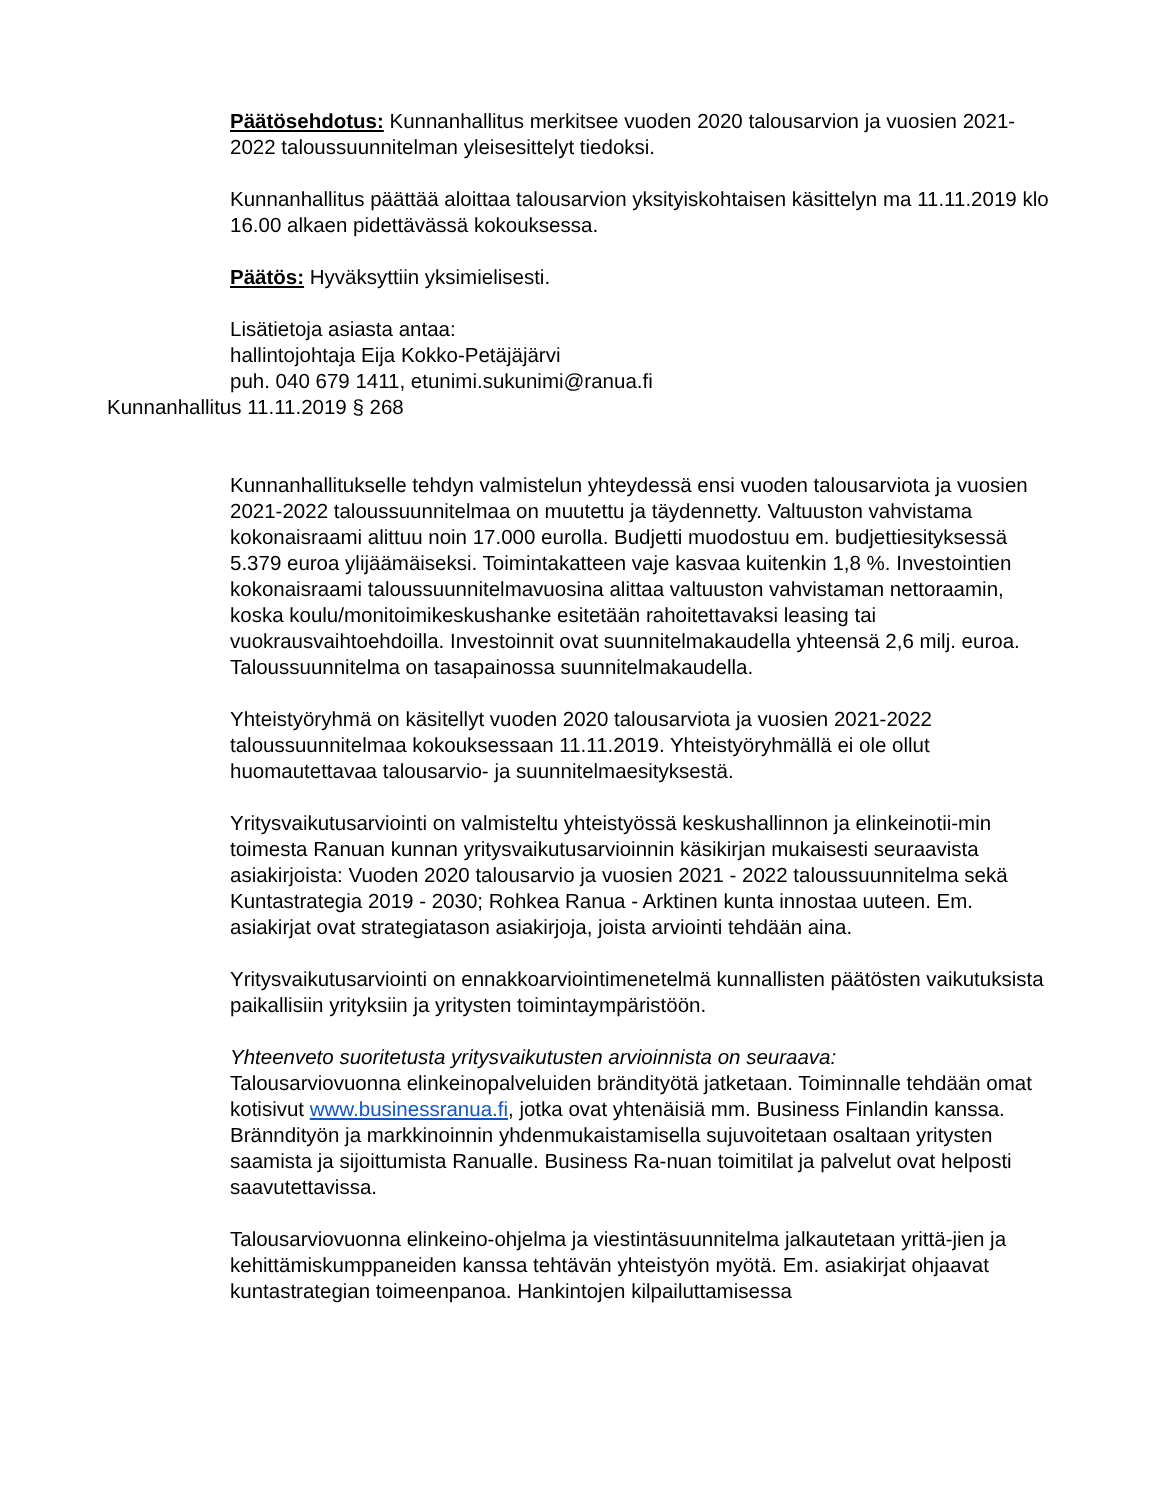Päätösehdotus: Kunnanhallitus merkitsee vuoden 2020 talousarvion ja vuosien 2021-2022 taloussuunnitelman yleisesittelyt tiedoksi.
Kunnanhallitus päättää aloittaa talousarvion yksityiskohtaisen käsittelyn ma 11.11.2019 klo 16.00 alkaen pidettävässä kokouksessa.
Päätös: Hyväksyttiin yksimielisesti.
Lisätietoja asiasta antaa:
hallintojohtaja Eija Kokko-Petäjäjärvi
puh. 040 679 1411, etunimi.sukunimi@ranua.fi
Kunnanhallitus 11.11.2019 § 268
Kunnanhallitukselle tehdyn valmistelun yhteydessä ensi vuoden talousarviota ja vuosien 2021-2022 taloussuunnitelmaa on muutettu ja täydennetty. Valtuuston vahvistama kokonaisraami alittuu noin 17.000 eurolla. Budjetti muodostuu em. budjettiesityksessä 5.379 euroa ylijäämäiseksi. Toimintakatteen vaje kasvaa kuitenkin 1,8 %. Investointien kokonaisraami taloussuunnitelmavuosina alittaa valtuuston vahvistaman nettoraamin, koska koulu/monitoimikeskushanke esitetään rahoitettavaksi leasing tai vuokrausvaihtoehdoilla. Investoinnit ovat suunnitelmakaudella yhteensä 2,6 milj. euroa. Taloussuunnitelma on tasapainossa suunnitelmakaudella.
Yhteistyöryhmä on käsitellyt vuoden 2020 talousarviota ja vuosien 2021-2022 taloussuunnitelmaa kokouksessaan 11.11.2019. Yhteistyöryhmällä ei ole ollut huomautettavaa talousarvio- ja suunnitelmaesityksestä.
Yritysvaikutusarviointi on valmisteltu yhteistyössä keskushallinnon ja elinkeinotii-min toimesta Ranuan kunnan yritysvaikutusarvioinnin käsikirjan mukaisesti seuraavista asiakirjoista: Vuoden 2020 talousarvio ja vuosien 2021 - 2022 taloussuunnitelma sekä Kuntastrategia 2019 - 2030; Rohkea Ranua - Arktinen kunta innostaa uuteen. Em. asiakirjat ovat strategiatason asiakirjoja, joista arviointi tehdään aina.
Yritysvaikutusarviointi on ennakkoarviointimenetelmä kunnallisten päätösten vaikutuksista paikallisiin yrityksiin ja yritysten toimintaympäristöön.
Yhteenveto suoritetusta yritysvaikutusten arvioinnista on seuraava:
Talousarviovuonna elinkeinopalveluiden brändityötä jatketaan. Toiminnalle tehdään omat kotisivut www.businessranua.fi, jotka ovat yhtenäisiä mm. Business Finlandin kanssa. Bränndityön ja markkinoinnin yhdenmukaistamisella sujuvoitetaan osaltaan yritysten saamista ja sijoittumista Ranualle. Business Ra-nuan toimitilat ja palvelut ovat helposti saavutettavissa.
Talousarviovuonna elinkeino-ohjelma ja viestintäsuunnitelma jalkautetaan yrittä-jien ja kehittämiskumppaneiden kanssa tehtävän yhteistyön myötä. Em. asiakirjat ohjaavat kuntastrategian toimeenpanoa. Hankintojen kilpailuttamisessa